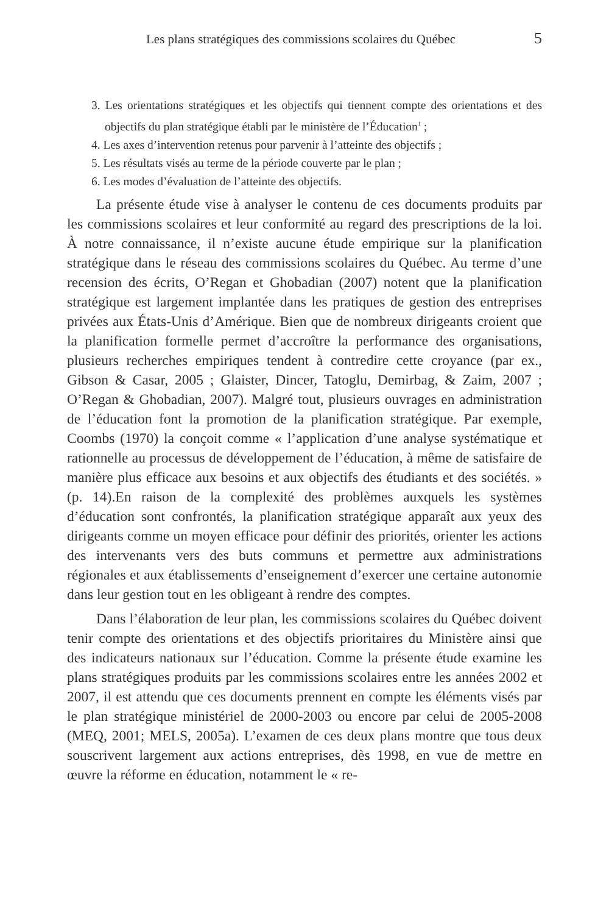Les plans stratégiques des commissions scolaires du Québec 5
3. Les orientations stratégiques et les objectifs qui tiennent compte des orientations et des objectifs du plan stratégique établi par le ministère de l’Éducation<sup>1</sup> ;
4. Les axes d’intervention retenus pour parvenir à l’atteinte des objectifs ;
5. Les résultats visés au terme de la période couverte par le plan ;
6. Les modes d’évaluation de l’atteinte des objectifs.
La présente étude vise à analyser le contenu de ces documents produits par les commissions scolaires et leur conformité au regard des prescriptions de la loi. À notre connaissance, il n’existe aucune étude empirique sur la planification stratégique dans le réseau des commissions scolaires du Québec. Au terme d’une recension des écrits, O’Regan et Ghobadian (2007) notent que la planification stratégique est largement implantée dans les pratiques de gestion des entreprises privées aux États-Unis d’Amérique. Bien que de nombreux dirigeants croient que la planification formelle permet d’accroître la performance des organisations, plusieurs recherches empiriques tendent à contredire cette croyance (par ex., Gibson & Casar, 2005 ; Glaister, Dincer, Tatoglu, Demirbag, & Zaim, 2007 ; O’Regan & Ghobadian, 2007). Malgré tout, plusieurs ouvrages en administration de l’éducation font la promotion de la planification stratégique. Par exemple, Coombs (1970) la conçoit comme « l’application d’une analyse systématique et rationnelle au processus de développement de l’éducation, à même de satisfaire de manière plus efficace aux besoins et aux objectifs des étudiants et des sociétés. » (p. 14).En raison de la complexité des problèmes auxquels les systèmes d’éducation sont confrontés, la planification stratégique apparaît aux yeux des dirigeants comme un moyen efficace pour définir des priorités, orienter les actions des intervenants vers des buts communs et permettre aux administrations régionales et aux établissements d’enseignement d’exercer une certaine autonomie dans leur gestion tout en les obligeant à rendre des comptes.
Dans l’élaboration de leur plan, les commissions scolaires du Québec doivent tenir compte des orientations et des objectifs prioritaires du Ministère ainsi que des indicateurs nationaux sur l’éducation. Comme la présente étude examine les plans stratégiques produits par les commissions scolaires entre les années 2002 et 2007, il est attendu que ces documents prennent en compte les éléments visés par le plan stratégique ministériel de 2000-2003 ou encore par celui de 2005-2008 (MEQ, 2001; MELS, 2005a). L’examen de ces deux plans montre que tous deux souscrivent largement aux actions entreprises, dès 1998, en vue de mettre en œuvre la réforme en éducation, notamment le « re-